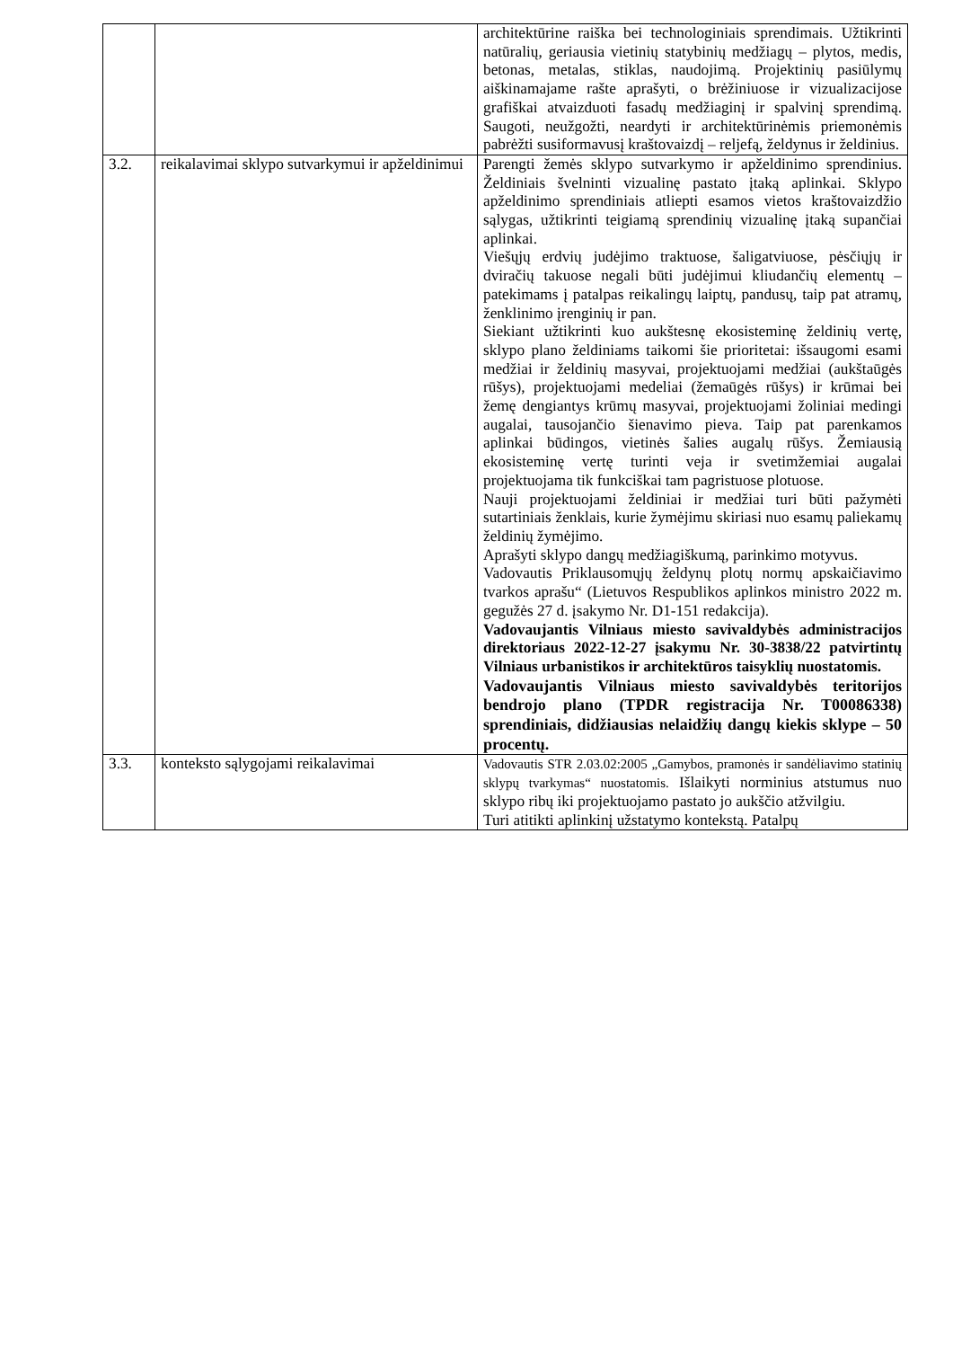| | | architektūrine raiška bei technologiniais sprendimais. Užtikrinti natūralių, geriausia vietinių statybinių medžiagų – plytos, medis, betonas, metalas, stiklas, naudojimą. Projektinių pasiūlymų aiškinamajame rašte aprašyti, o brėžiniuose ir vizualizacijose grafiškai atvaizduoti fasadų medžiaginį ir spalvinį sprendimą. Saugoti, neužgožti, neardyti ir architektūrinėmis priemonėmis pabrėžti susiformavusį kraštovaizdį – reljefą, želdynus ir želdinius. |
| 3.2. | reikalavimai sklypo sutvarkymui ir apželdinimui | Parengti žemės sklypo sutvarkymo ir apželdinimo sprendinius. Želdiniais švelninti vizualinę pastato įtaką aplinkai. Sklypo apželdinimo sprendiniais atliepti esamos vietos kraštovaizdžio sąlygas, užtikrinti teigiamą sprendinių vizualinę įtaką supančiai aplinkai. Viešųjų erdvių judėjimo traktuose, šaligatviuose, pėsčiųjų ir dviračių takuose negali būti judėjimui kliudančių elementų – patekimams į patalpas reikalingų laiptų, pandusų, taip pat atramų, ženklinimo įrenginių ir pan. Siekiant užtikrinti kuo aukštesnę ekosisteminę želdinių vertę, sklypo plano želdiniams taikomi šie prioritetai: išsaugomi esami medžiai ir želdinių masyvai, projektuojami medžiai (aukštaūgės rūšys), projektuojami medeliai (žemaūgės rūšys) ir krūmai bei žemę dengiantys krūmų masyvai, projektuojami žoliniai medingi augalai, tausojančio šienavimo pieva. Taip pat parenkamos aplinkai būdingos, vietinės šalies augalų rūšys. Žemiausią ekosisteminę vertę turinti veja ir svetimžemiai augalai projektuojama tik funkciškai tam pagristuose plotuose. Nauji projektuojami želdiniai ir medžiai turi būti pažymėti sutartiniais ženklais, kurie žymėjimu skiriasi nuo esamų paliekamų želdinių žymėjimo. Aprašyti sklypo dangų medžiagiškumą, parinkimo motyvus. Vadovautis Priklausomųjų želdynų plotų normų apskaičiavimo tvarkos aprašu“ (Lietuvos Respublikos aplinkos ministro 2022 m. gegužės 27 d. įsakymo Nr. D1-151 redakcija). Vadovaujantis Vilniaus miesto savivaldybės administracijos direktoriaus 2022-12-27 įsakymu Nr. 30-3838/22 patvirtintų Vilniaus urbanistikos ir architektūros taisyklių nuostatomis. Vadovaujantis Vilniaus miesto savivaldybės teritorijos bendrojo plano (TPDR registracija Nr. T00086338) sprendiniais, didžiausias nelaidžių dangų kiekis sklype – 50 procentų. |
| 3.3. | konteksto sąlygojami reikalavimai | Vadovautis STR 2.03.02:2005 „Gamybos, pramonės ir sandėliavimo statinių sklypų tvarkymas“ nuostatomis. Išlaikyti norminius atstumus nuo sklypo ribų iki projektuojamo pastato jo aukščio atžvilgiu. Turi atitikti aplinkinį užstatymo kontekstą. Patalpų |